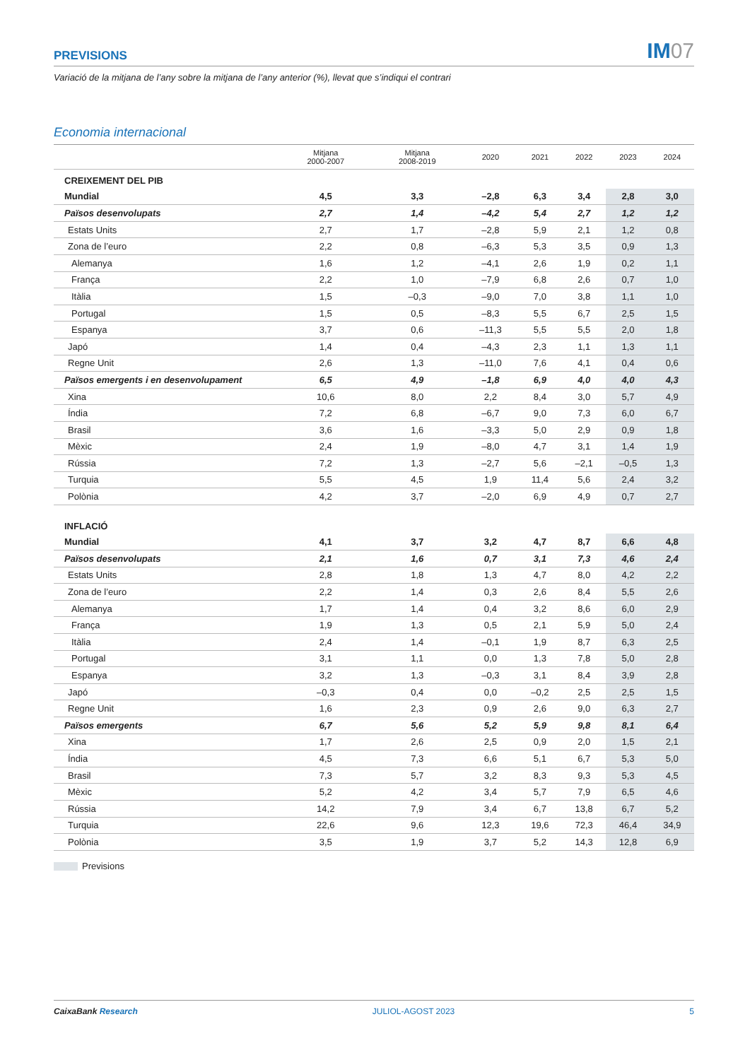PREVISIONS
IM07
Variació de la mitjana de l’any sobre la mitjana de l’any anterior (%), llevat que s’indiqui el contrari
Economia internacional
| | Mitjana 2000-2007 | Mitjana 2008-2019 | 2020 | 2021 | 2022 | 2023 | 2024 |
| --- | --- | --- | --- | --- | --- | --- | --- |
| CREIXEMENT DEL PIB | | | | | | | |
| Mundial | 4,5 | 3,3 | –2,8 | 6,3 | 3,4 | 2,8 | 3,0 |
| Països desenvolupats | 2,7 | 1,4 | –4,2 | 5,4 | 2,7 | 1,2 | 1,2 |
| Estats Units | 2,7 | 1,7 | –2,8 | 5,9 | 2,1 | 1,2 | 0,8 |
| Zona de l’euro | 2,2 | 0,8 | –6,3 | 5,3 | 3,5 | 0,9 | 1,3 |
| Alemanya | 1,6 | 1,2 | –4,1 | 2,6 | 1,9 | 0,2 | 1,1 |
| França | 2,2 | 1,0 | –7,9 | 6,8 | 2,6 | 0,7 | 1,0 |
| Itàlia | 1,5 | –0,3 | –9,0 | 7,0 | 3,8 | 1,1 | 1,0 |
| Portugal | 1,5 | 0,5 | –8,3 | 5,5 | 6,7 | 2,5 | 1,5 |
| Espanya | 3,7 | 0,6 | –11,3 | 5,5 | 5,5 | 2,0 | 1,8 |
| Japó | 1,4 | 0,4 | –4,3 | 2,3 | 1,1 | 1,3 | 1,1 |
| Regne Unit | 2,6 | 1,3 | –11,0 | 7,6 | 4,1 | 0,4 | 0,6 |
| Països emergents i en desenvolupament | 6,5 | 4,9 | –1,8 | 6,9 | 4,0 | 4,0 | 4,3 |
| Xina | 10,6 | 8,0 | 2,2 | 8,4 | 3,0 | 5,7 | 4,9 |
| Índia | 7,2 | 6,8 | –6,7 | 9,0 | 7,3 | 6,0 | 6,7 |
| Brasil | 3,6 | 1,6 | –3,3 | 5,0 | 2,9 | 0,9 | 1,8 |
| Mèxic | 2,4 | 1,9 | –8,0 | 4,7 | 3,1 | 1,4 | 1,9 |
| Rússia | 7,2 | 1,3 | –2,7 | 5,6 | –2,1 | –0,5 | 1,3 |
| Turquia | 5,5 | 4,5 | 1,9 | 11,4 | 5,6 | 2,4 | 3,2 |
| Polònia | 4,2 | 3,7 | –2,0 | 6,9 | 4,9 | 0,7 | 2,7 |
| INFLACIÓ | | | | | | | |
| Mundial | 4,1 | 3,7 | 3,2 | 4,7 | 8,7 | 6,6 | 4,8 |
| Països desenvolupats | 2,1 | 1,6 | 0,7 | 3,1 | 7,3 | 4,6 | 2,4 |
| Estats Units | 2,8 | 1,8 | 1,3 | 4,7 | 8,0 | 4,2 | 2,2 |
| Zona de l’euro | 2,2 | 1,4 | 0,3 | 2,6 | 8,4 | 5,5 | 2,6 |
| Alemanya | 1,7 | 1,4 | 0,4 | 3,2 | 8,6 | 6,0 | 2,9 |
| França | 1,9 | 1,3 | 0,5 | 2,1 | 5,9 | 5,0 | 2,4 |
| Itàlia | 2,4 | 1,4 | –0,1 | 1,9 | 8,7 | 6,3 | 2,5 |
| Portugal | 3,1 | 1,1 | 0,0 | 1,3 | 7,8 | 5,0 | 2,8 |
| Espanya | 3,2 | 1,3 | –0,3 | 3,1 | 8,4 | 3,9 | 2,8 |
| Japó | –0,3 | 0,4 | 0,0 | –0,2 | 2,5 | 2,5 | 1,5 |
| Regne Unit | 1,6 | 2,3 | 0,9 | 2,6 | 9,0 | 6,3 | 2,7 |
| Països emergents | 6,7 | 5,6 | 5,2 | 5,9 | 9,8 | 8,1 | 6,4 |
| Xina | 1,7 | 2,6 | 2,5 | 0,9 | 2,0 | 1,5 | 2,1 |
| Índia | 4,5 | 7,3 | 6,6 | 5,1 | 6,7 | 5,3 | 5,0 |
| Brasil | 7,3 | 5,7 | 3,2 | 8,3 | 9,3 | 5,3 | 4,5 |
| Mèxic | 5,2 | 4,2 | 3,4 | 5,7 | 7,9 | 6,5 | 4,6 |
| Rússia | 14,2 | 7,9 | 3,4 | 6,7 | 13,8 | 6,7 | 5,2 |
| Turquia | 22,6 | 9,6 | 12,3 | 19,6 | 72,3 | 46,4 | 34,9 |
| Polònia | 3,5 | 1,9 | 3,7 | 5,2 | 14,3 | 12,8 | 6,9 |
Previsions
CaixaBank Research JULIOL-AGOST 2023 5